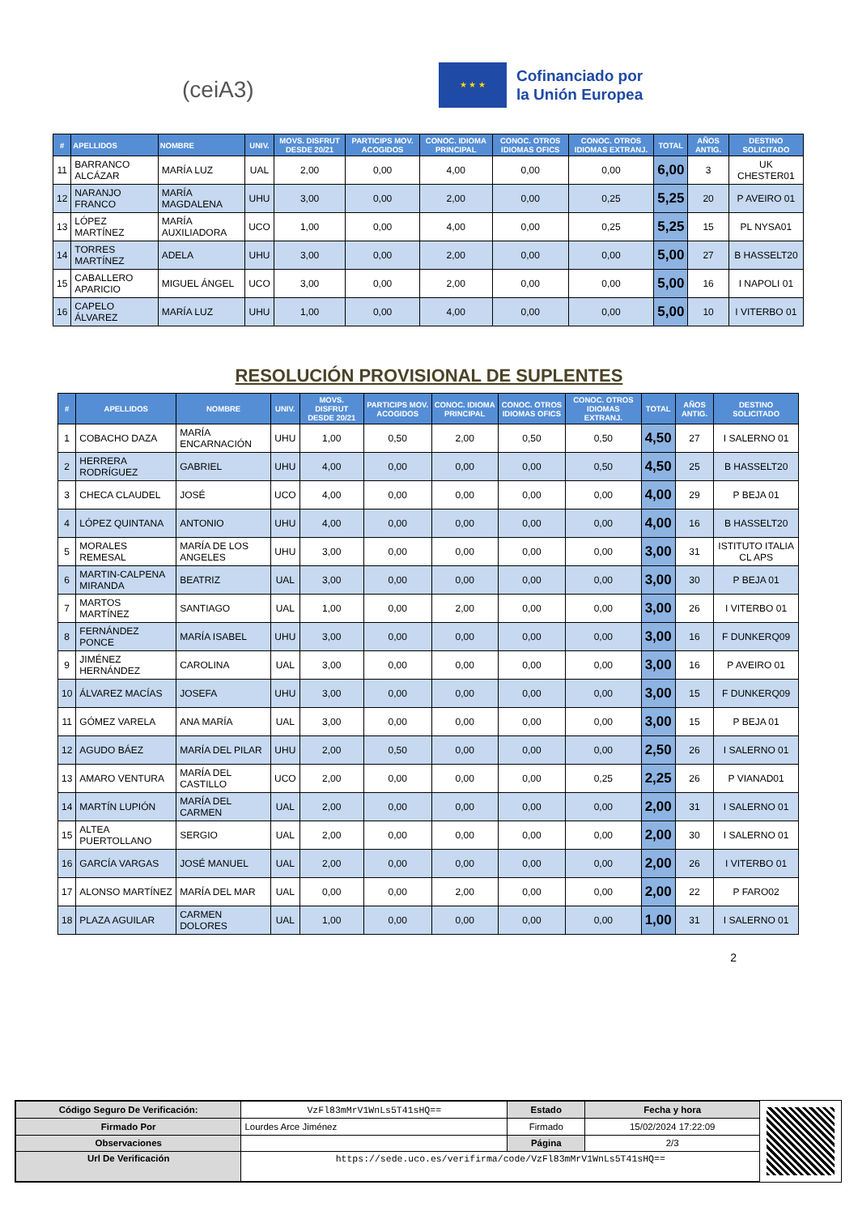(ceiA3)
★ ★ ★
Cofinanciado por
la Unión Europea
| # | APELLIDOS | NOMBRE | UNIV. | MOVS. DISFRUT DESDE 20/21 | PARTICIPS MOV. ACOGIDOS | CONOC. IDIOMA PRINCIPAL | CONOC. OTROS IDIOMAS OFICS | CONOC. OTROS IDIOMAS EXTRANJ. | TOTAL | AÑOS ANTIG. | DESTINO SOLICITADO |
| --- | --- | --- | --- | --- | --- | --- | --- | --- | --- | --- | --- |
| 11 | BARRANCO ALCÁZAR | MARÍA LUZ | UAL | 2,00 | 0,00 | 4,00 | 0,00 | 0,00 | 6,00 | 3 | UK CHESTER01 |
| 12 | NARANJO FRANCO | MARÍA MAGDALENA | UHU | 3,00 | 0,00 | 2,00 | 0,00 | 0,25 | 5,25 | 20 | P AVEIRO 01 |
| 13 | LÓPEZ MARTÍNEZ | MARÍA AUXILIADORA | UCO | 1,00 | 0,00 | 4,00 | 0,00 | 0,25 | 5,25 | 15 | PL NYSA01 |
| 14 | TORRES MARTÍNEZ | ADELA | UHU | 3,00 | 0,00 | 2,00 | 0,00 | 0,00 | 5,00 | 27 | B HASSELT20 |
| 15 | CABALLERO APARICIO | MIGUEL ÁNGEL | UCO | 3,00 | 0,00 | 2,00 | 0,00 | 0,00 | 5,00 | 16 | I NAPOLI 01 |
| 16 | CAPELO ÁLVAREZ | MARÍA LUZ | UHU | 1,00 | 0,00 | 4,00 | 0,00 | 0,00 | 5,00 | 10 | I VITERBO 01 |
RESOLUCIÓN PROVISIONAL DE SUPLENTES
| # | APELLIDOS | NOMBRE | UNIV. | MOVS. DISFRUT DESDE 20/21 | PARTICIPS MOV. ACOGIDOS | CONOC. IDIOMA PRINCIPAL | CONOC. OTROS IDIOMAS OFICS | CONOC. OTROS IDIOMAS EXTRANJ. | TOTAL | AÑOS ANTIG. | DESTINO SOLICITADO |
| --- | --- | --- | --- | --- | --- | --- | --- | --- | --- | --- | --- |
| 1 | COBACHO DAZA | MARÍA ENCARNACIÓN | UHU | 1,00 | 0,50 | 2,00 | 0,50 | 0,50 | 4,50 | 27 | I SALERNO 01 |
| 2 | HERRERA RODRÍGUEZ | GABRIEL | UHU | 4,00 | 0,00 | 0,00 | 0,00 | 0,50 | 4,50 | 25 | B HASSELT20 |
| 3 | CHECA CLAUDEL | JOSÉ | UCO | 4,00 | 0,00 | 0,00 | 0,00 | 0,00 | 4,00 | 29 | P BEJA 01 |
| 4 | LÓPEZ QUINTANA | ANTONIO | UHU | 4,00 | 0,00 | 0,00 | 0,00 | 0,00 | 4,00 | 16 | B HASSELT20 |
| 5 | MORALES REMESAL | MARÍA DE LOS ANGELES | UHU | 3,00 | 0,00 | 0,00 | 0,00 | 0,00 | 3,00 | 31 | ISTITUTO ITALIA CL APS |
| 6 | MARTIN-CALPENA MIRANDA | BEATRIZ | UAL | 3,00 | 0,00 | 0,00 | 0,00 | 0,00 | 3,00 | 30 | P BEJA 01 |
| 7 | MARTOS MARTÍNEZ | SANTIAGO | UAL | 1,00 | 0,00 | 2,00 | 0,00 | 0,00 | 3,00 | 26 | I VITERBO 01 |
| 8 | FERNÁNDEZ PONCE | MARÍA ISABEL | UHU | 3,00 | 0,00 | 0,00 | 0,00 | 0,00 | 3,00 | 16 | F DUNKERQ09 |
| 9 | JIMÉNEZ HERNÁNDEZ | CAROLINA | UAL | 3,00 | 0,00 | 0,00 | 0,00 | 0,00 | 3,00 | 16 | P AVEIRO 01 |
| 10 | ÁLVAREZ MACÍAS | JOSEFA | UHU | 3,00 | 0,00 | 0,00 | 0,00 | 0,00 | 3,00 | 15 | F DUNKERQ09 |
| 11 | GÓMEZ VARELA | ANA MARÍA | UAL | 3,00 | 0,00 | 0,00 | 0,00 | 0,00 | 3,00 | 15 | P BEJA 01 |
| 12 | AGUDO BÁEZ | MARÍA DEL PILAR | UHU | 2,00 | 0,50 | 0,00 | 0,00 | 0,00 | 2,50 | 26 | I SALERNO 01 |
| 13 | AMARO VENTURA | MARÍA DEL CASTILLO | UCO | 2,00 | 0,00 | 0,00 | 0,00 | 0,25 | 2,25 | 26 | P VIANAD01 |
| 14 | MARTÍN LUPIÓN | MARÍA DEL CARMEN | UAL | 2,00 | 0,00 | 0,00 | 0,00 | 0,00 | 2,00 | 31 | I SALERNO 01 |
| 15 | ALTEA PUERTOLLANO | SERGIO | UAL | 2,00 | 0,00 | 0,00 | 0,00 | 0,00 | 2,00 | 30 | I SALERNO 01 |
| 16 | GARCÍA VARGAS | JOSÉ MANUEL | UAL | 2,00 | 0,00 | 0,00 | 0,00 | 0,00 | 2,00 | 26 | I VITERBO 01 |
| 17 | ALONSO MARTÍNEZ | MARÍA DEL MAR | UAL | 0,00 | 0,00 | 2,00 | 0,00 | 0,00 | 2,00 | 22 | P FARO02 |
| 18 | PLAZA AGUILAR | CARMEN DOLORES | UAL | 1,00 | 0,00 | 0,00 | 0,00 | 0,00 | 1,00 | 31 | I SALERNO 01 |
2
| Código Seguro De Verificación: | VzFl83mMrV1WnLs5T41sHQ== | Estado | Fecha y hora |
| Firmado Por | Lourdes Arce Jiménez | Firmado | 15/02/2024 17:22:09 |
| Observaciones | | Página | 2/3 |
| Url De Verificación | https://sede.uco.es/verifirma/code/VzFl83mMrV1WnLs5T41sHQ== | | |